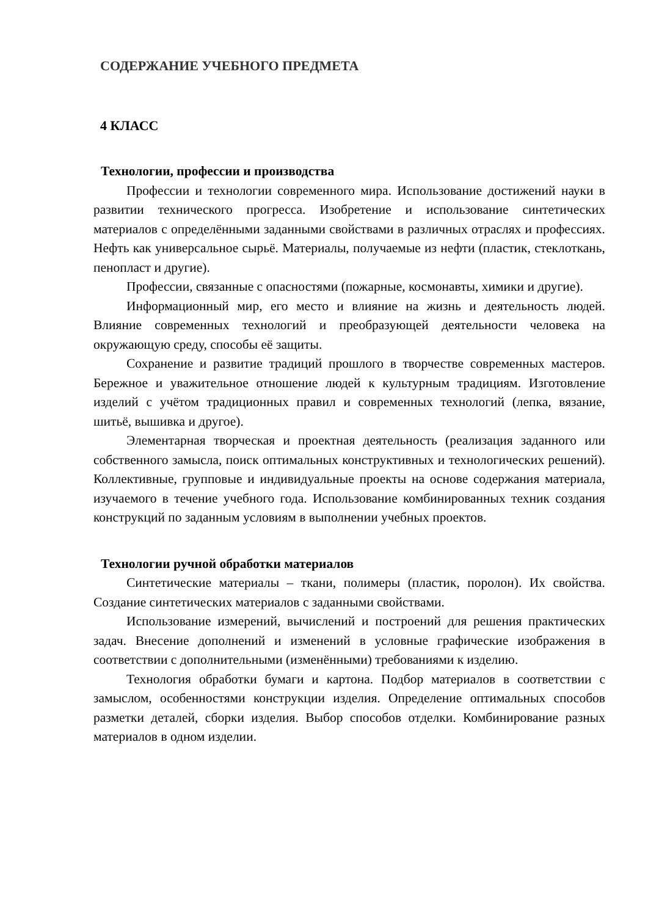СОДЕРЖАНИЕ УЧЕБНОГО ПРЕДМЕТА
4 КЛАСС
Технологии, профессии и производства
Профессии и технологии современного мира. Использование достижений науки в развитии технического прогресса. Изобретение и использование синтетических материалов с определёнными заданными свойствами в различных отраслях и профессиях. Нефть как универсальное сырьё. Материалы, получаемые из нефти (пластик, стеклоткань, пенопласт и другие).
Профессии, связанные с опасностями (пожарные, космонавты, химики и другие).
Информационный мир, его место и влияние на жизнь и деятельность людей. Влияние современных технологий и преобразующей деятельности человека на окружающую среду, способы её защиты.
Сохранение и развитие традиций прошлого в творчестве современных мастеров. Бережное и уважительное отношение людей к культурным традициям. Изготовление изделий с учётом традиционных правил и современных технологий (лепка, вязание, шитьё, вышивка и другое).
Элементарная творческая и проектная деятельность (реализация заданного или собственного замысла, поиск оптимальных конструктивных и технологических решений). Коллективные, групповые и индивидуальные проекты на основе содержания материала, изучаемого в течение учебного года. Использование комбинированных техник создания конструкций по заданным условиям в выполнении учебных проектов.
Технологии ручной обработки материалов
Синтетические материалы – ткани, полимеры (пластик, поролон). Их свойства. Создание синтетических материалов с заданными свойствами.
Использование измерений, вычислений и построений для решения практических задач. Внесение дополнений и изменений в условные графические изображения в соответствии с дополнительными (изменёнными) требованиями к изделию.
Технология обработки бумаги и картона. Подбор материалов в соответствии с замыслом, особенностями конструкции изделия. Определение оптимальных способов разметки деталей, сборки изделия. Выбор способов отделки. Комбинирование разных материалов в одном изделии.